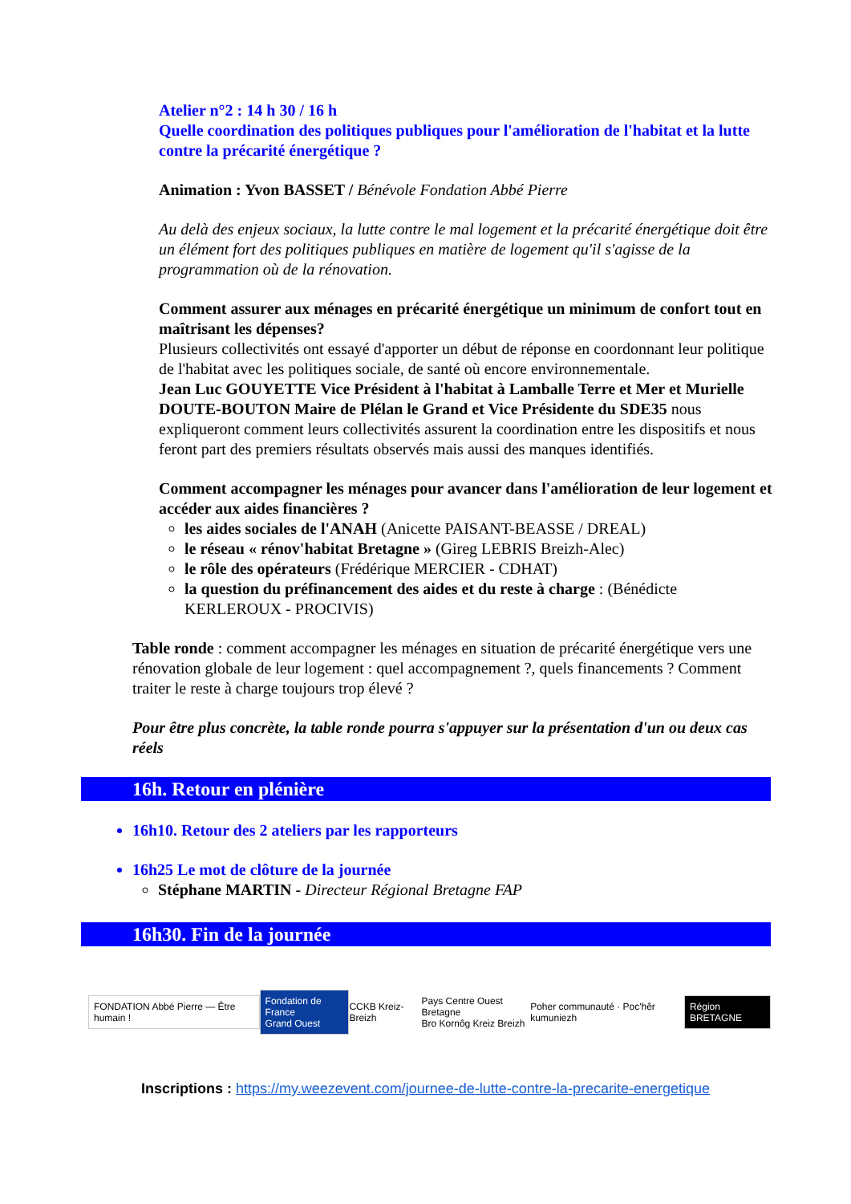Atelier n°2 : 14 h 30 / 16 h
Quelle coordination des politiques publiques pour l'amélioration de l'habitat et la lutte contre la précarité énergétique ?
Animation : Yvon BASSET / Bénévole Fondation Abbé Pierre
Au delà des enjeux sociaux, la lutte contre le mal logement et la précarité énergétique doit être un élément fort des politiques publiques en matière de logement qu'il s'agisse de la programmation où de la rénovation.
Comment assurer aux ménages en précarité énergétique un minimum de confort tout en maîtrisant les dépenses?
Plusieurs collectivités ont essayé d'apporter un début de réponse en coordonnant leur politique de l'habitat avec les politiques sociale, de santé où encore environnementale.
Jean Luc GOUYETTE Vice Président à l'habitat à Lamballe Terre et Mer et Murielle DOUTE-BOUTON Maire de Plélan le Grand et Vice Présidente du SDE35 nous expliqueront comment leurs collectivités assurent la coordination entre les dispositifs et nous feront part des premiers résultats observés mais aussi des manques identifiés.
Comment accompagner les ménages pour avancer dans l'amélioration de leur logement et accéder aux aides financières ?
les aides sociales de l'ANAH (Anicette PAISANT-BEASSE / DREAL)
le réseau « rénov'habitat Bretagne » (Gireg LEBRIS Breizh-Alec)
le rôle des opérateurs (Frédérique MERCIER - CDHAT)
la question du préfinancement des aides et du reste à charge : (Bénédicte KERLEROUX - PROCIVIS)
Table ronde : comment accompagner les ménages en situation de précarité énergétique vers une rénovation globale de leur logement : quel accompagnement ?, quels financements ? Comment traiter le reste à charge toujours trop élevé ?
Pour être plus concrète, la table ronde pourra s'appuyer sur la présentation d'un ou deux cas réels
16h. Retour en plénière
16h10. Retour des 2 ateliers par les rapporteurs
16h25 Le mot de clôture de la journée
Stéphane MARTIN - Directeur Régional Bretagne FAP
16h30. Fin de la journée
FONDATION Abbé Pierre — Être humain ! Fondation de France
Grand Ouest CCKB Kreiz-Breizh Pays Centre Ouest Bretagne
Bro Kornôg Kreiz Breizh Poher communauté · Poc'hêr kumuniezh Région BRETAGNE
Inscriptions : https://my.weezevent.com/journee-de-lutte-contre-la-precarite-energetique